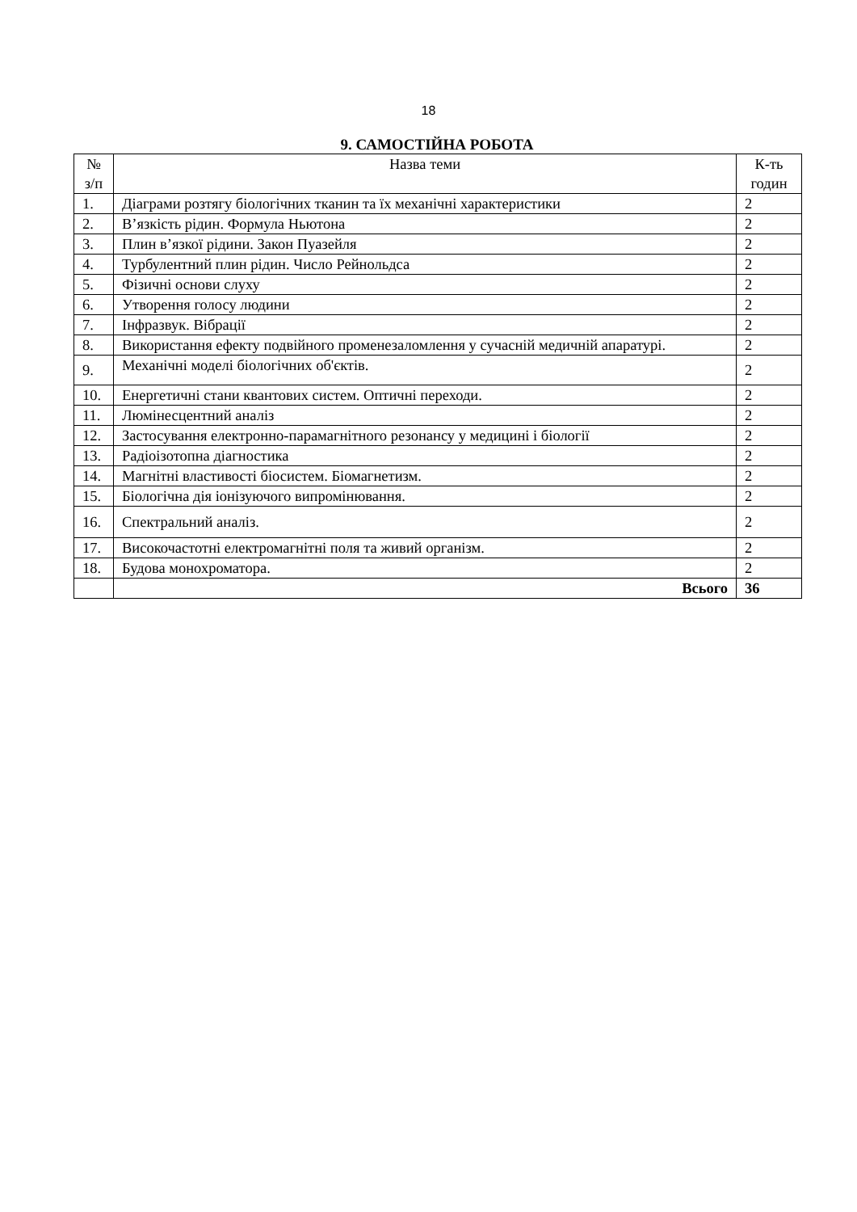18
9. САМОСТІЙНА РОБОТА
| № з/п | Назва теми | К-ть годин |
| --- | --- | --- |
| 1. | Діаграми розтягу біологічних тканин та їх механічні характеристики | 2 |
| 2. | В’язкість рідин. Формула Ньютона | 2 |
| 3. | Плин в’язкої рідини. Закон Пуазейля | 2 |
| 4. | Турбулентний плин рідин. Число Рейнольдса | 2 |
| 5. | Фізичні основи слуху | 2 |
| 6. | Утворення голосу людини | 2 |
| 7. | Інфразвук. Вібрації | 2 |
| 8. | Використання ефекту подвійного променезаломлення у сучасній медичній апаратурі. | 2 |
| 9. | Механічні моделі біологічних об'єктів. | 2 |
| 10. | Енергетичні стани квантових систем. Оптичні переходи. | 2 |
| 11. | Люмінесцентний аналіз | 2 |
| 12. | Застосування електронно-парамагнітного резонансу у медицині і біології | 2 |
| 13. | Радіоізотопна діагностика | 2 |
| 14. | Магнітні властивості біосистем. Біомагнетизм. | 2 |
| 15. | Біологічна дія іонізуючого випромінювання. | 2 |
| 16. | Спектральний аналіз. | 2 |
| 17. | Високочастотні електромагнітні поля та живий організм. | 2 |
| 18. | Будова монохроматора. | 2 |
| | Всього | 36 |